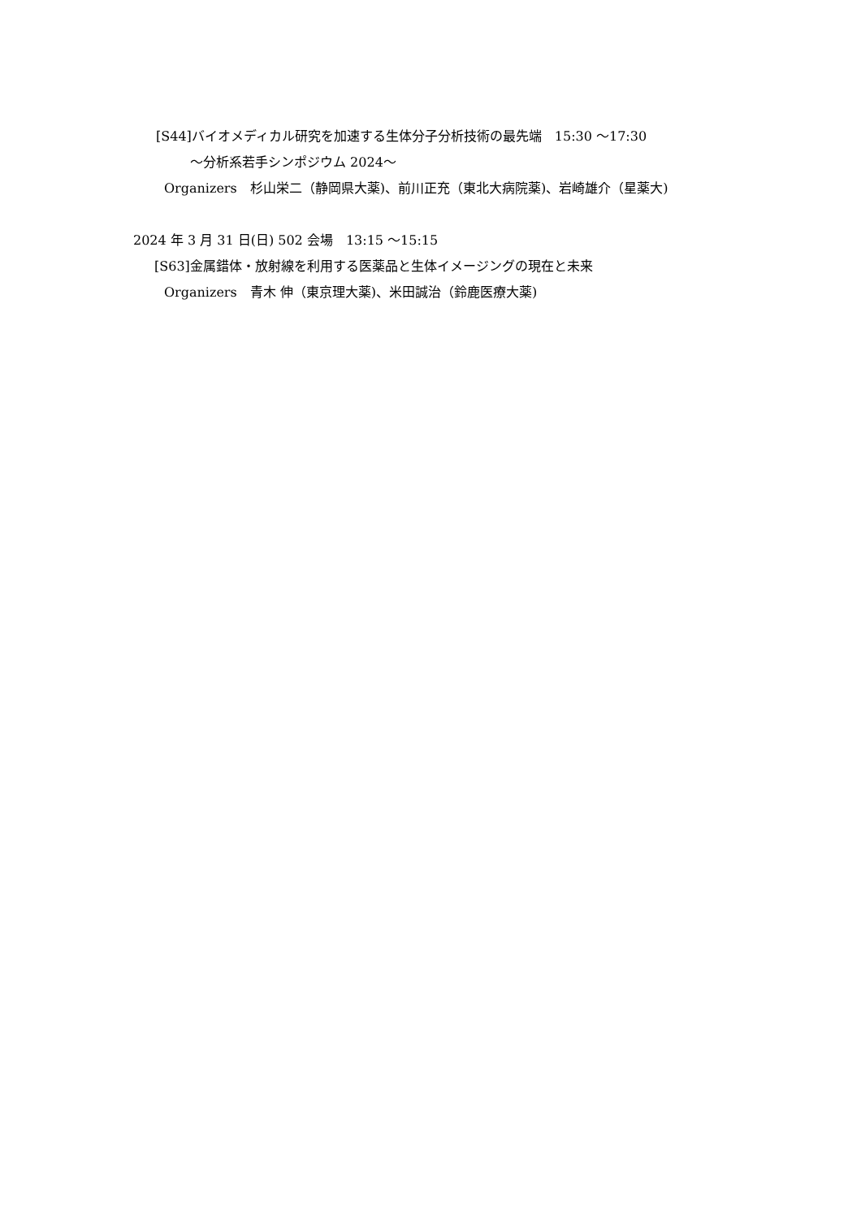[S44]バイオメディカル研究を加速する生体分子分析技術の最先端　15:30 〜17:30
〜分析系若手シンポジウム 2024〜
Organizers　杉山栄二（静岡県大薬)、前川正充（東北大病院薬)、岩崎雄介（星薬大)
2024 年 3 月 31 日(日) 502 会場　13:15 〜15:15
[S63]金属錯体・放射線を利用する医薬品と生体イメージングの現在と未来
Organizers　青木 伸（東京理大薬)、米田誠治（鈴鹿医療大薬)